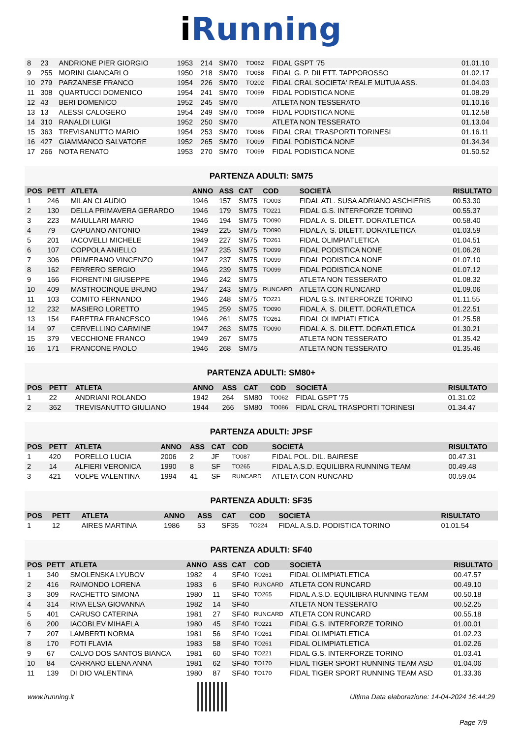i Running
| 8 | 23 | ANDRIONE PIER GIORGIO | 1953 | 214 | SM70 | TO062 | FIDAL GSPT '75 | 01.01.10 |
| 9 | 255 | MORINI GIANCARLO | 1950 | 218 | SM70 | TO058 | FIDAL G. P. DILETT. TAPPOROSSO | 01.02.17 |
| 10 | 279 | PARZANESE FRANCO | 1954 | 226 | SM70 | TO202 | FIDAL CRAL SOCIETA' REALE MUTUA ASS. | 01.04.03 |
| 11 | 308 | QUARTUCCI DOMENICO | 1954 | 241 | SM70 | TO099 | FIDAL PODISTICA NONE | 01.08.29 |
| 12 | 43 | BERI DOMENICO | 1952 | 245 | SM70 | | ATLETA NON TESSERATO | 01.10.16 |
| 13 | 13 | ALESSI CALOGERO | 1954 | 249 | SM70 | TO099 | FIDAL PODISTICA NONE | 01.12.58 |
| 14 | 310 | RANALDI LUIGI | 1952 | 250 | SM70 | | ATLETA NON TESSERATO | 01.13.04 |
| 15 | 363 | TREVISANUTTO MARIO | 1954 | 253 | SM70 | TO086 | FIDAL CRAL TRASPORTI TORINESI | 01.16.11 |
| 16 | 427 | GIAMMANCO SALVATORE | 1952 | 265 | SM70 | TO099 | FIDAL PODISTICA NONE | 01.34.34 |
| 17 | 266 | NOTA RENATO | 1953 | 270 | SM70 | TO099 | FIDAL PODISTICA NONE | 01.50.52 |
PARTENZA ADULTI: SM75
| POS | PETT | ATLETA | ANNO | ASS | CAT | COD | SOCIETÀ | RISULTATO |
| --- | --- | --- | --- | --- | --- | --- | --- | --- |
| 1 | 246 | MILAN CLAUDIO | 1946 | 157 | SM75 | TO003 | FIDAL ATL. SUSA ADRIANO ASCHIERIS | 00.53.30 |
| 2 | 130 | DELLA PRIMAVERA GERARDO | 1946 | 179 | SM75 | TO221 | FIDAL G.S. INTERFORZE TORINO | 00.55.37 |
| 3 | 223 | MAIULLARI MARIO | 1946 | 194 | SM75 | TO090 | FIDAL A. S. DILETT. DORATLETICA | 00.58.40 |
| 4 | 79 | CAPUANO ANTONIO | 1949 | 225 | SM75 | TO090 | FIDAL A. S. DILETT. DORATLETICA | 01.03.59 |
| 5 | 201 | IACOVELLI MICHELE | 1949 | 227 | SM75 | TO261 | FIDAL OLIMPIATLETICA | 01.04.51 |
| 6 | 107 | COPPOLA ANIELLO | 1947 | 235 | SM75 | TO099 | FIDAL PODISTICA NONE | 01.06.26 |
| 7 | 306 | PRIMERANO VINCENZO | 1947 | 237 | SM75 | TO099 | FIDAL PODISTICA NONE | 01.07.10 |
| 8 | 162 | FERRERO SERGIO | 1946 | 239 | SM75 | TO099 | FIDAL PODISTICA NONE | 01.07.12 |
| 9 | 166 | FIORENTINI GIUSEPPE | 1946 | 242 | SM75 | | ATLETA NON TESSERATO | 01.08.32 |
| 10 | 409 | MASTROCINQUE BRUNO | 1947 | 243 | SM75 | RUNCARD | ATLETA CON RUNCARD | 01.09.06 |
| 11 | 103 | COMITO FERNANDO | 1946 | 248 | SM75 | TO221 | FIDAL G.S. INTERFORZE TORINO | 01.11.55 |
| 12 | 232 | MASIERO LORETTO | 1945 | 259 | SM75 | TO090 | FIDAL A. S. DILETT. DORATLETICA | 01.22.51 |
| 13 | 154 | FARETRA FRANCESCO | 1946 | 261 | SM75 | TO261 | FIDAL OLIMPIATLETICA | 01.25.58 |
| 14 | 97 | CERVELLINO CARMINE | 1947 | 263 | SM75 | TO090 | FIDAL A. S. DILETT. DORATLETICA | 01.30.21 |
| 15 | 379 | VECCHIONE FRANCO | 1949 | 267 | SM75 | | ATLETA NON TESSERATO | 01.35.42 |
| 16 | 171 | FRANCONE PAOLO | 1946 | 268 | SM75 | | ATLETA NON TESSERATO | 01.35.46 |
PARTENZA ADULTI: SM80+
| POS | PETT | ATLETA | ANNO | ASS | CAT | COD | SOCIETÀ | RISULTATO |
| --- | --- | --- | --- | --- | --- | --- | --- | --- |
| 1 | 22 | ANDRIANI ROLANDO | 1942 | 264 | SM80 | TO062 | FIDAL GSPT '75 | 01.31.02 |
| 2 | 362 | TREVISANUTTO GIULIANO | 1944 | 266 | SM80 | TO086 | FIDAL CRAL TRASPORTI TORINESI | 01.34.47 |
PARTENZA ADULTI: JPSF
| POS | PETT | ATLETA | ANNO | ASS | CAT | COD | SOCIETÀ | RISULTATO |
| --- | --- | --- | --- | --- | --- | --- | --- | --- |
| 1 | 420 | PORELLO LUCIA | 2006 | 2 | JF | TO087 | FIDAL POL. DIL. BAIRESE | 00.47.31 |
| 2 | 14 | ALFIERI VERONICA | 1990 | 8 | SF | TO265 | FIDAL A.S.D. EQUILIBRA RUNNING TEAM | 00.49.48 |
| 3 | 421 | VOLPE VALENTINA | 1994 | 41 | SF | RUNCARD | ATLETA CON RUNCARD | 00.59.04 |
PARTENZA ADULTI: SF35
| POS | PETT | ATLETA | ANNO | ASS | CAT | COD | SOCIETÀ | RISULTATO |
| --- | --- | --- | --- | --- | --- | --- | --- | --- |
| 1 | 12 | AIRES MARTINA | 1986 | 53 | SF35 | TO224 | FIDAL A.S.D. PODISTICA TORINO | 01.01.54 |
PARTENZA ADULTI: SF40
| POS | PETT | ATLETA | ANNO | ASS | CAT | COD | SOCIETÀ | RISULTATO |
| --- | --- | --- | --- | --- | --- | --- | --- | --- |
| 1 | 340 | SMOLENSKA LYUBOV | 1982 | 4 | SF40 | TO261 | FIDAL OLIMPIATLETICA | 00.47.57 |
| 2 | 416 | RAIMONDO LORENA | 1983 | 6 | SF40 | RUNCARD | ATLETA CON RUNCARD | 00.49.10 |
| 3 | 309 | RACHETTO SIMONA | 1980 | 11 | SF40 | TO265 | FIDAL A.S.D. EQUILIBRA RUNNING TEAM | 00.50.18 |
| 4 | 314 | RIVA ELSA GIOVANNA | 1982 | 14 | SF40 | | ATLETA NON TESSERATO | 00.52.25 |
| 5 | 401 | CARUSO CATERINA | 1981 | 27 | SF40 | RUNCARD | ATLETA CON RUNCARD | 00.55.18 |
| 6 | 200 | IACOBLEV MIHAELA | 1980 | 45 | SF40 | TO221 | FIDAL G.S. INTERFORZE TORINO | 01.00.01 |
| 7 | 207 | LAMBERTI NORMA | 1981 | 56 | SF40 | TO261 | FIDAL OLIMPIATLETICA | 01.02.23 |
| 8 | 170 | FOTI FLAVIA | 1983 | 58 | SF40 | TO261 | FIDAL OLIMPIATLETICA | 01.02.26 |
| 9 | 67 | CALVO DOS SANTOS BIANCA | 1981 | 60 | SF40 | TO221 | FIDAL G.S. INTERFORZE TORINO | 01.03.41 |
| 10 | 84 | CARRARO ELENA ANNA | 1981 | 62 | SF40 | TO170 | FIDAL TIGER SPORT RUNNING TEAM ASD | 01.04.06 |
| 11 | 139 | DI DIO VALENTINA | 1980 | 87 | SF40 | TO170 | FIDAL TIGER SPORT RUNNING TEAM ASD | 01.33.36 |
www.irunning.it
Ultima Data elaborazione: 14-04-2024 16:44:29
Page 7/9